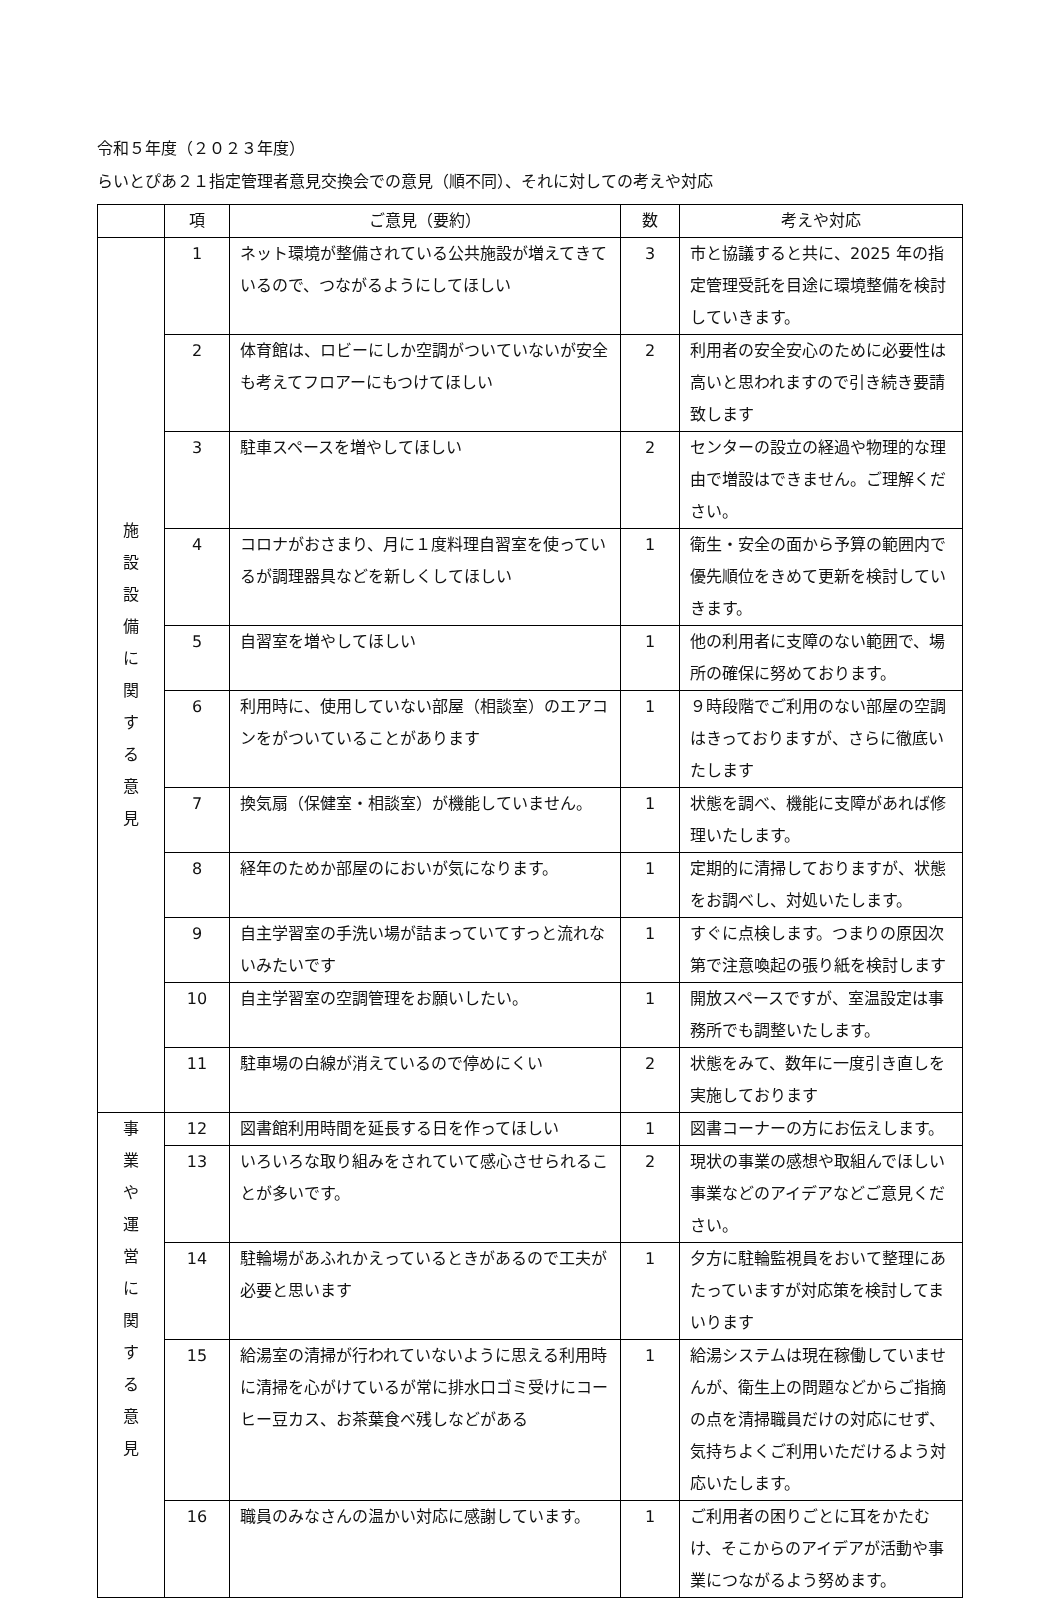令和５年度（２０２３年度）
らいとぴあ２１指定管理者意見交換会での意見（順不同）、それに対しての考えや対応
| | 項 | ご意見（要約） | 数 | 考えや対応 |
| --- | --- | --- | --- | --- |
| 施 設 設 備 に 関 す る 意 見 | 1 | ネット環境が整備されている公共施設が増えてきているので、つながるようにしてほしい | 3 | 市と協議すると共に、2025 年の指定管理受託を目途に環境整備を検討していきます。 |
| | 2 | 体育館は、ロビーにしか空調がついていないが安全も考えてフロアーにもつけてほしい | 2 | 利用者の安全安心のために必要性は高いと思われますので引き続き要請致します |
| | 3 | 駐車スペースを増やしてほしい | 2 | センターの設立の経過や物理的な理由で増設はできません。ご理解ください。 |
| | 4 | コロナがおさまり、月に１度料理自習室を使っているが調理器具などを新しくしてほしい | 1 | 衛生・安全の面から予算の範囲内で優先順位をきめて更新を検討していきます。 |
| | 5 | 自習室を増やしてほしい | 1 | 他の利用者に支障のない範囲で、場所の確保に努めております。 |
| | 6 | 利用時に、使用していない部屋（相談室）のエアコンをがついていることがあります | 1 | ９時段階でご利用のない部屋の空調はきっておりますが、さらに徹底いたします |
| | 7 | 換気扇（保健室・相談室）が機能していません。 | 1 | 状態を調べ、機能に支障があれば修理いたします。 |
| | 8 | 経年のためか部屋のにおいが気になります。 | 1 | 定期的に清掃しておりますが、状態をお調べし、対処いたします。 |
| | 9 | 自主学習室の手洗い場が詰まっていてすっと流れないみたいです | 1 | すぐに点検します。つまりの原因次第で注意喚起の張り紙を検討します |
| | 10 | 自主学習室の空調管理をお願いしたい。 | 1 | 開放スペースですが、室温設定は事務所でも調整いたします。 |
| | 11 | 駐車場の白線が消えているので停めにくい | 2 | 状態をみて、数年に一度引き直しを実施しております |
| 事 業 や 運 営 に 関 す る 意 見 | 12 | 図書館利用時間を延長する日を作ってほしい | 1 | 図書コーナーの方にお伝えします。 |
| | 13 | いろいろな取り組みをされていて感心させられることが多いです。 | 2 | 現状の事業の感想や取組んでほしい事業などのアイデアなどご意見ください。 |
| | 14 | 駐輪場があふれかえっているときがあるので工夫が必要と思います | 1 | 夕方に駐輪監視員をおいて整理にあたっていますが対応策を検討してまいります |
| | 15 | 給湯室の清掃が行われていないように思える利用時に清掃を心がけているが常に排水口ゴミ受けにコーヒー豆カス、お茶葉食べ残しなどがある | 1 | 給湯システムは現在稼働していませんが、衛生上の問題などからご指摘の点を清掃職員だけの対応にせず、気持ちよくご利用いただけるよう対応いたします。 |
| | 16 | 職員のみなさんの温かい対応に感謝しています。 | 1 | ご利用者の困りごとに耳をかたむけ、そこからのアイデアが活動や事業につながるよう努めます。 |